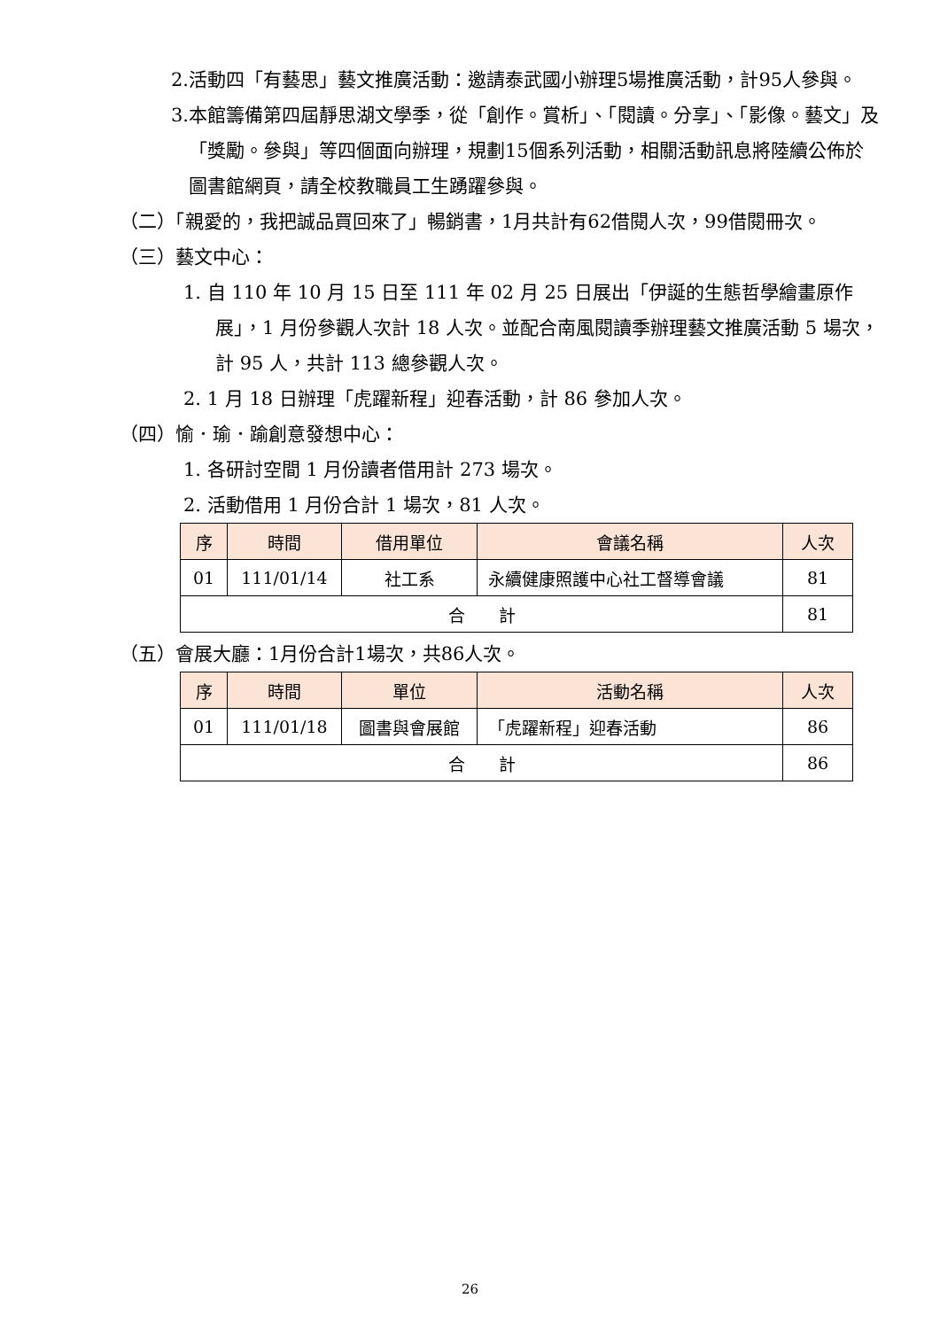2.活動四「有藝思」藝文推廣活動：邀請泰武國小辦理5場推廣活動，計95人參與。
3.本館籌備第四屆靜思湖文學季，從「創作。賞析」、「閱讀。分享」、「影像。藝文」及「獎勵。參與」等四個面向辦理，規劃15個系列活動，相關活動訊息將陸續公佈於圖書館網頁，請全校教職員工生踴躍參與。
（二）「親愛的，我把誠品買回來了」暢銷書，1月共計有62借閱人次，99借閱冊次。
（三）藝文中心：
1. 自 110 年 10 月 15 日至 111 年 02 月 25 日展出「伊誕的生態哲學繪畫原作展」，1 月份參觀人次計 18 人次。並配合南風閱讀季辦理藝文推廣活動 5 場次，計 95 人，共計 113 總參觀人次。
2. 1 月 18 日辦理「虎躍新程」迎春活動，計 86 參加人次。
（四）愉．瑜．踰創意發想中心：
1. 各研討空間 1 月份讀者借用計 273 場次。
2. 活動借用 1 月份合計 1 場次，81 人次。
| 序 | 時間 | 借用單位 | 會議名稱 | 人次 |
| --- | --- | --- | --- | --- |
| 01 | 111/01/14 | 社工系 | 永續健康照護中心社工督導會議 | 81 |
| 合 計 | | | | 81 |
（五）會展大廳：1月份合計1場次，共86人次。
| 序 | 時間 | 單位 | 活動名稱 | 人次 |
| --- | --- | --- | --- | --- |
| 01 | 111/01/18 | 圖書與會展館 | 「虎躍新程」迎春活動 | 86 |
| 合 計 | | | | 86 |
26